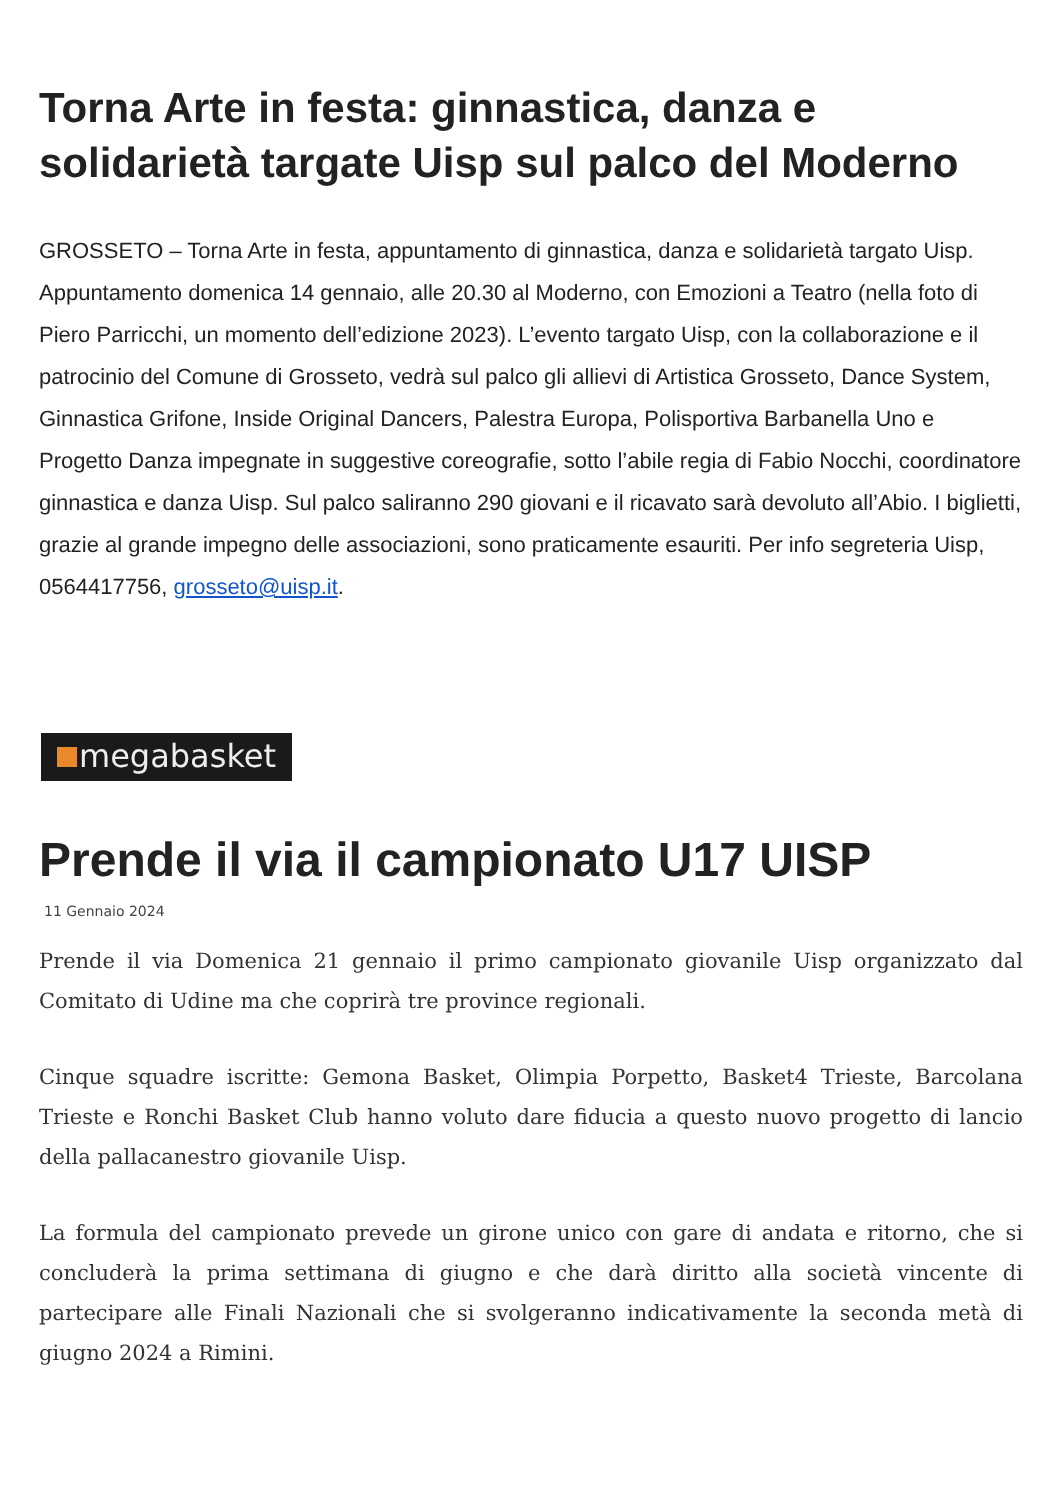Torna Arte in festa: ginnastica, danza e solidarietà targate Uisp sul palco del Moderno
GROSSETO – Torna Arte in festa, appuntamento di ginnastica, danza e solidarietà targato Uisp. Appuntamento domenica 14 gennaio, alle 20.30 al Moderno, con Emozioni a Teatro (nella foto di Piero Parricchi, un momento dell’edizione 2023). L’evento targato Uisp, con la collaborazione e il patrocinio del Comune di Grosseto, vedrà sul palco gli allievi di Artistica Grosseto, Dance System, Ginnastica Grifone, Inside Original Dancers, Palestra Europa, Polisportiva Barbanella Uno e Progetto Danza impegnate in suggestive coreografie, sotto l’abile regia di Fabio Nocchi, coordinatore ginnastica e danza Uisp. Sul palco saliranno 290 giovani e il ricavato sarà devoluto all’Abio. I biglietti, grazie al grande impegno delle associazioni, sono praticamente esauriti. Per info segreteria Uisp, 0564417756, grosseto@uisp.it.
megabasket
Prende il via il campionato U17 UISP
11 Gennaio 2024
Prende il via Domenica 21 gennaio il primo campionato giovanile Uisp organizzato dal Comitato di Udine ma che coprirà tre province regionali.
Cinque squadre iscritte: Gemona Basket, Olimpia Porpetto, Basket4 Trieste, Barcolana Trieste e Ronchi Basket Club hanno voluto dare fiducia a questo nuovo progetto di lancio della pallacanestro giovanile Uisp.
La formula del campionato prevede un girone unico con gare di andata e ritorno, che si concluderà la prima settimana di giugno e che darà diritto alla società vincente di partecipare alle Finali Nazionali che si svolgeranno indicativamente la seconda metà di giugno 2024 a Rimini.